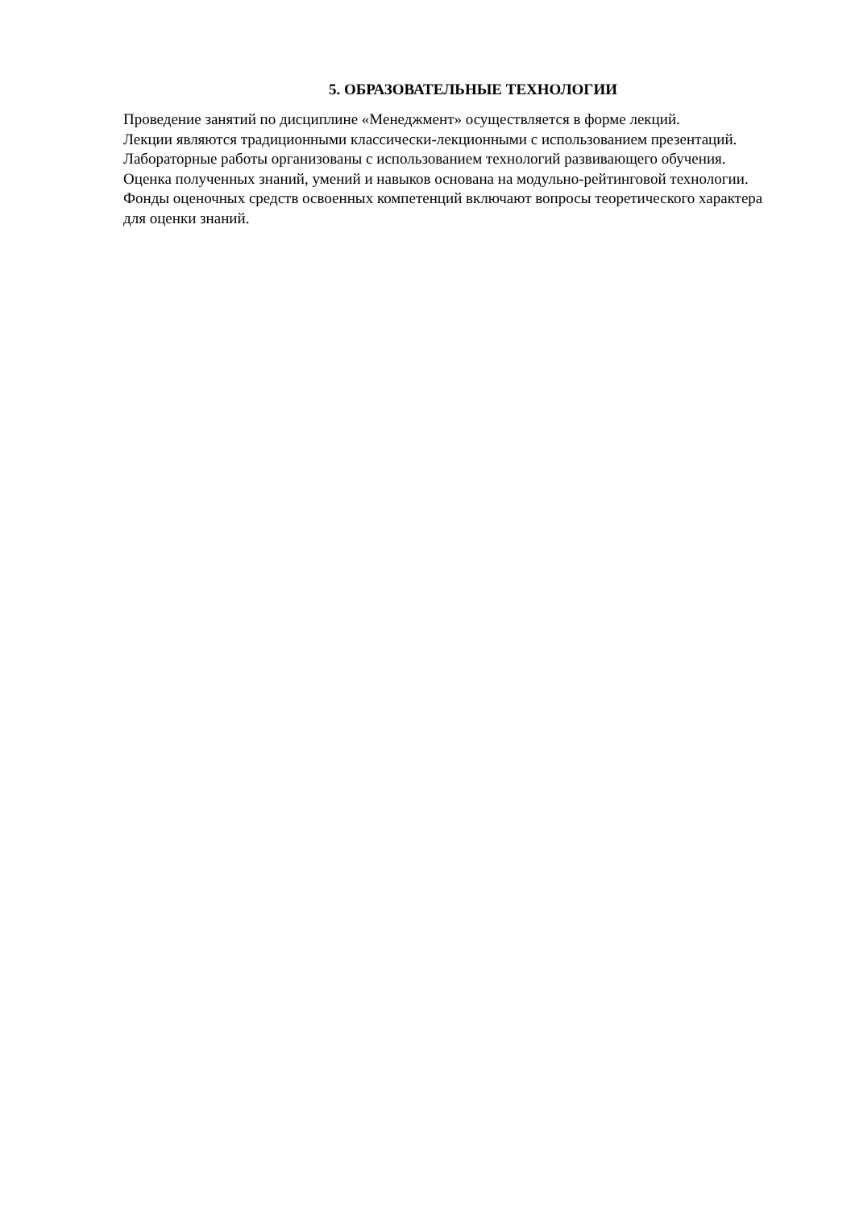5. ОБРАЗОВАТЕЛЬНЫЕ ТЕХНОЛОГИИ
Проведение занятий по дисциплине «Менеджмент» осуществляется в форме лекций.
Лекции являются традиционными классически-лекционными с использованием презентаций.
Лабораторные работы организованы с использованием технологий развивающего обучения.
Оценка полученных знаний, умений и навыков основана на модульно-рейтинговой технологии.
Фонды оценочных средств освоенных компетенций включают вопросы теоретического характера для оценки знаний.